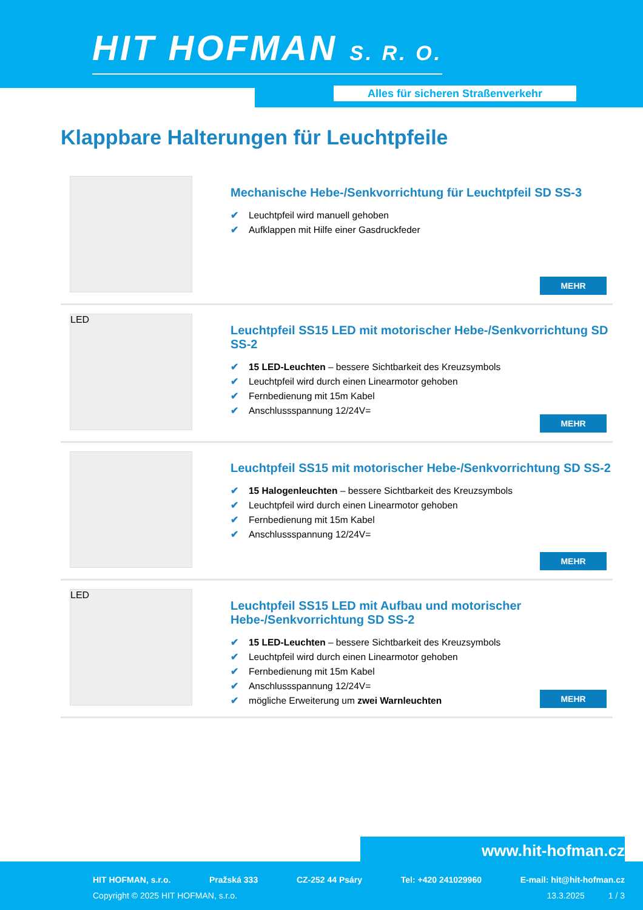HIT HOFMAN S. R. O.
Alles für sicheren Straßenverkehr
Klappbare Halterungen für Leuchtpfeile
Mechanische Hebe-/Senkvorrichtung für Leuchtpfeil SD SS-3
✔ Leuchtpfeil wird manuell gehoben
✔ Aufklappen mit Hilfe einer Gasdruckfeder
MEHR
LED
Leuchtpfeil SS15 LED mit motorischer Hebe-/Senkvorrichtung SD SS-2
✔ 15 LED-Leuchten – bessere Sichtbarkeit des Kreuzsymbols
✔ Leuchtpfeil wird durch einen Linearmotor gehoben
✔ Fernbedienung mit 15m Kabel
✔ Anschlussspannung 12/24V=
MEHR
Leuchtpfeil SS15 mit motorischer Hebe-/Senkvorrichtung SD SS-2
✔ 15 Halogenleuchten – bessere Sichtbarkeit des Kreuzsymbols
✔ Leuchtpfeil wird durch einen Linearmotor gehoben
✔ Fernbedienung mit 15m Kabel
✔ Anschlussspannung 12/24V=
MEHR
LED
Leuchtpfeil SS15 LED mit Aufbau und motorischer Hebe-/Senkvorrichtung SD SS-2
✔ 15 LED-Leuchten – bessere Sichtbarkeit des Kreuzsymbols
✔ Leuchtpfeil wird durch einen Linearmotor gehoben
✔ Fernbedienung mit 15m Kabel
✔ Anschlussspannung 12/24V=
✔ mögliche Erweiterung um zwei Warnleuchten
MEHR
www.hit-hofman.cz
HIT HOFMAN, s.r.o. Pražská 333 CZ-252 44 Psáry Tel: +420 241029960 E-mail: hit@hit-hofman.cz
Copyright © 2025 HIT HOFMAN, s.r.o. 13.3.2025 1 / 3